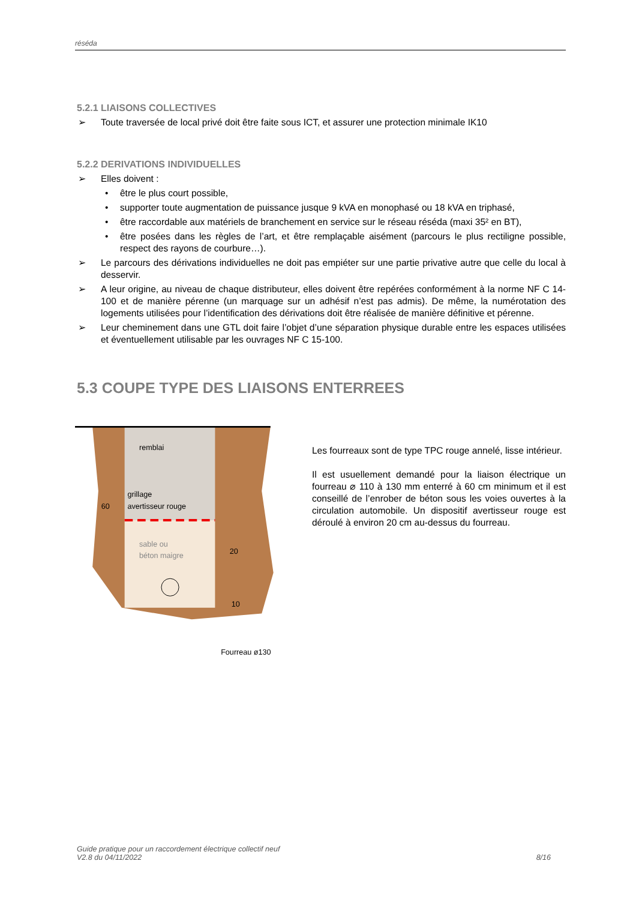réséda
5.2.1 LIAISONS COLLECTIVES
➢ Toute traversée de local privé doit être faite sous ICT, et assurer une protection minimale IK10
5.2.2 DERIVATIONS INDIVIDUELLES
➢ Elles doivent :
• être le plus court possible,
• supporter toute augmentation de puissance jusque 9 kVA en monophasé ou 18 kVA en triphasé,
• être raccordable aux matériels de branchement en service sur le réseau réséda (maxi 35² en BT),
• être posées dans les règles de l’art, et être remplaçable aisément (parcours le plus rectiligne possible, respect des rayons de courbure…).
➢ Le parcours des dérivations individuelles ne doit pas empiéter sur une partie privative autre que celle du local à desservir.
➢ A leur origine, au niveau de chaque distributeur, elles doivent être repérées conformément à la norme NF C 14-100 et de manière pérenne (un marquage sur un adhésif n’est pas admis). De même, la numérotation des logements utilisées pour l’identification des dérivations doit être réalisée de manière définitive et pérenne.
➢ Leur cheminement dans une GTL doit faire l’objet d’une séparation physique durable entre les espaces utilisées et éventuellement utilisable par les ouvrages NF C 15-100.
5.3 COUPE TYPE DES LIAISONS ENTERREES
remblai
grillage
avertisseur rouge
sable ou
béton maigre
60
20
10
Fourreau ø130
Les fourreaux sont de type TPC rouge annelé, lisse intérieur.
Il est usuellement demandé pour la liaison électrique un fourreau ⌀ 110 à 130 mm enterré à 60 cm minimum et il est conseillé de l’enrober de béton sous les voies ouvertes à la circulation automobile. Un dispositif avertisseur rouge est déroulé à environ 20 cm au-dessus du fourreau.
Guide pratique pour un raccordement électrique collectif neuf
V2.8 du 04/11/2022 8/16